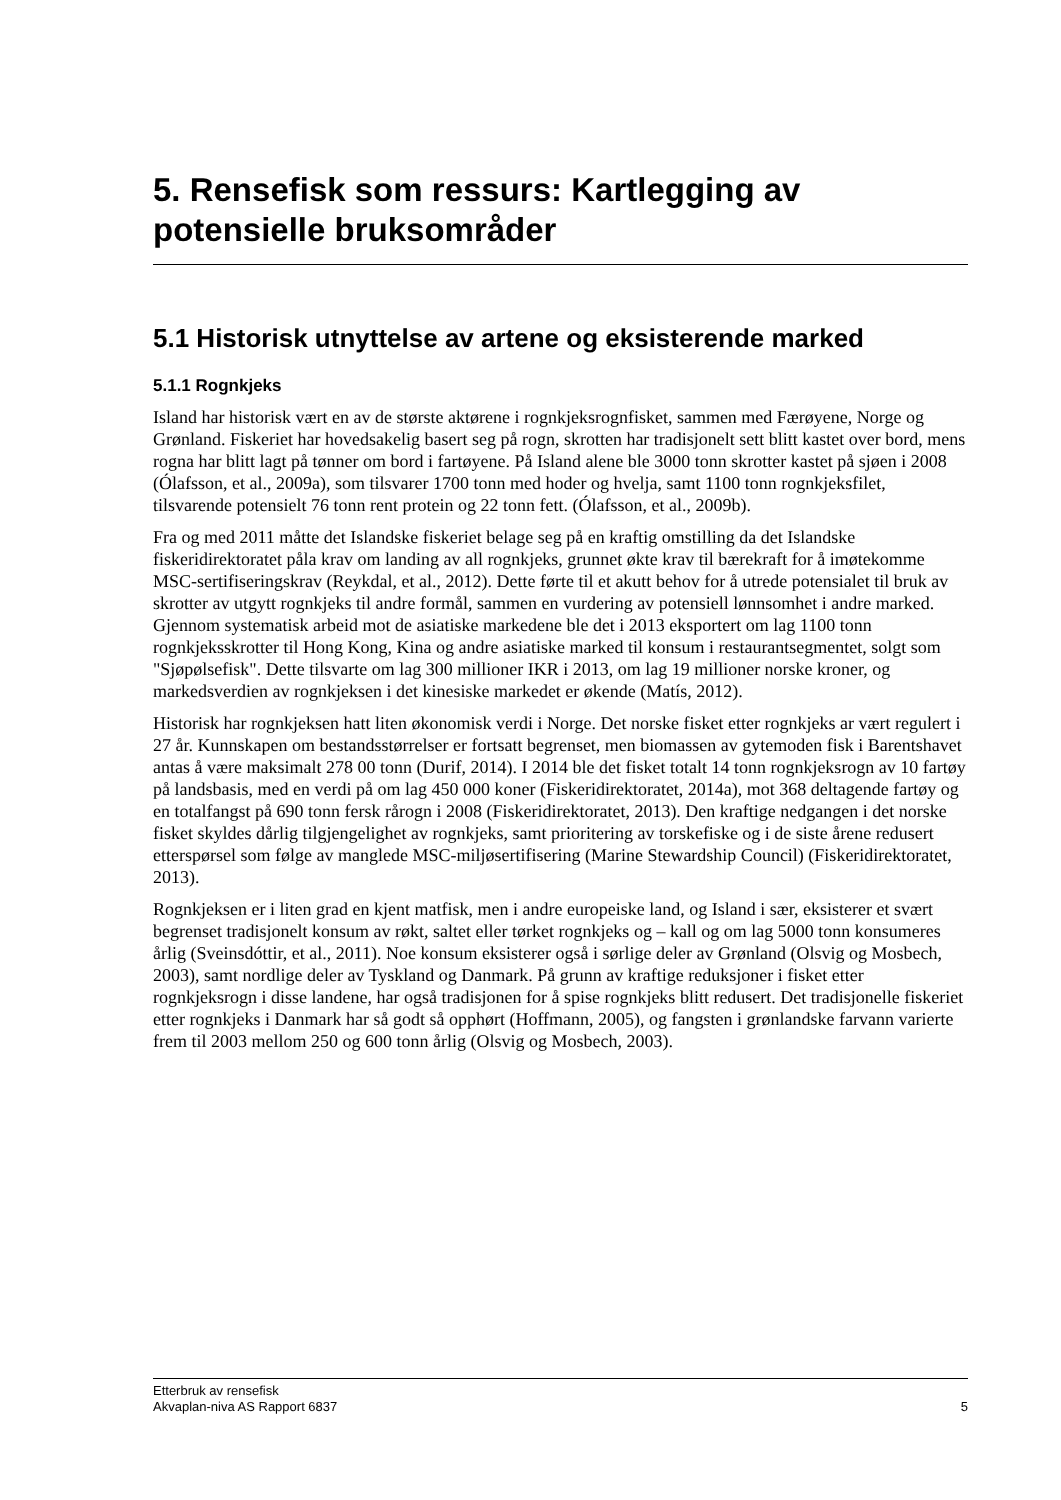5. Rensefisk som ressurs: Kartlegging av potensielle bruksområder
5.1 Historisk utnyttelse av artene og eksisterende marked
5.1.1 Rognkjeks
Island har historisk vært en av de største aktørene i rognkjeksrognfisket, sammen med Færøyene, Norge og Grønland. Fiskeriet har hovedsakelig basert seg på rogn, skrotten har tradisjonelt sett blitt kastet over bord, mens rogna har blitt lagt på tønner om bord i fartøyene. På Island alene ble 3000 tonn skrotter kastet på sjøen i 2008 (Ólafsson, et al., 2009a), som tilsvarer 1700 tonn med hoder og hvelja, samt 1100 tonn rognkjeksfilet, tilsvarende potensielt 76 tonn rent protein og 22 tonn fett. (Ólafsson, et al., 2009b).
Fra og med 2011 måtte det Islandske fiskeriet belage seg på en kraftig omstilling da det Islandske fiskeridirektoratet påla krav om landing av all rognkjeks, grunnet økte krav til bærekraft for å imøtekomme MSC-sertifiseringskrav (Reykdal, et al., 2012). Dette førte til et akutt behov for å utrede potensialet til bruk av skrotter av utgytt rognkjeks til andre formål, sammen en vurdering av potensiell lønnsomhet i andre marked. Gjennom systematisk arbeid mot de asiatiske markedene ble det i 2013 eksportert om lag 1100 tonn rognkjeksskrotter til Hong Kong, Kina og andre asiatiske marked til konsum i restaurantsegmentet, solgt som "Sjøpølsefisk". Dette tilsvarte om lag 300 millioner IKR i 2013, om lag 19 millioner norske kroner, og markedsverdien av rognkjeksen i det kinesiske markedet er økende (Matís, 2012).
Historisk har rognkjeksen hatt liten økonomisk verdi i Norge. Det norske fisket etter rognkjeks ar vært regulert i 27 år. Kunnskapen om bestandsstørrelser er fortsatt begrenset, men biomassen av gytemoden fisk i Barentshavet antas å være maksimalt 278 00 tonn (Durif, 2014). I 2014 ble det fisket totalt 14 tonn rognkjeksrogn av 10 fartøy på landsbasis, med en verdi på om lag 450 000 koner (Fiskeridirektoratet, 2014a), mot 368 deltagende fartøy og en totalfangst på 690 tonn fersk rårogn i 2008 (Fiskeridirektoratet, 2013). Den kraftige nedgangen i det norske fisket skyldes dårlig tilgjengelighet av rognkjeks, samt prioritering av torskefiske og i de siste årene redusert etterspørsel som følge av manglede MSC-miljøsertifisering (Marine Stewardship Council) (Fiskeridirektoratet, 2013).
Rognkjeksen er i liten grad en kjent matfisk, men i andre europeiske land, og Island i sær, eksisterer et svært begrenset tradisjonelt konsum av røkt, saltet eller tørket rognkjeks og – kall og om lag 5000 tonn konsumeres årlig (Sveinsdóttir, et al., 2011). Noe konsum eksisterer også i sørlige deler av Grønland (Olsvig og Mosbech, 2003), samt nordlige deler av Tyskland og Danmark. På grunn av kraftige reduksjoner i fisket etter rognkjeksrogn i disse landene, har også tradisjonen for å spise rognkjeks blitt redusert. Det tradisjonelle fiskeriet etter rognkjeks i Danmark har så godt så opphørt (Hoffmann, 2005), og fangsten i grønlandske farvann varierte frem til 2003 mellom 250 og 600 tonn årlig (Olsvig og Mosbech, 2003).
Etterbruk av rensefisk
Akvaplan-niva AS Rapport 6837
5